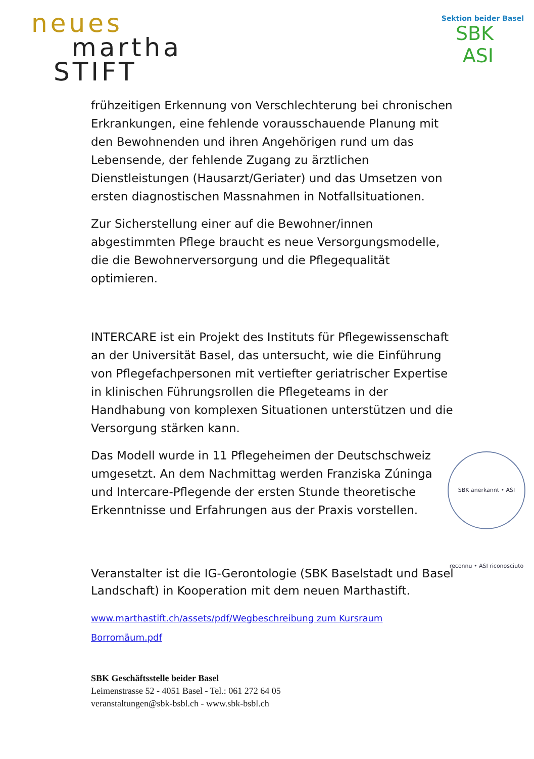neues
martha
STIFT
Sektion beider Basel
SBK
ASI
frühzeitigen Erkennung von Verschlechterung bei chronischen Erkrankungen, eine fehlende vorausschauende Planung mit den Bewohnenden und ihren Angehörigen rund um das Lebensende, der fehlende Zugang zu ärztlichen Dienstleistungen (Hausarzt/Geriater) und das Umsetzen von ersten diagnostischen Massnahmen in Notfallsituationen.
Zur Sicherstellung einer auf die Bewohner/innen abgestimmten Pflege braucht es neue Versorgungsmodelle, die die Bewohnerversorgung und die Pflegequalität optimieren.
INTERCARE ist ein Projekt des Instituts für Pflegewissenschaft an der Universität Basel, das untersucht, wie die Einführung von Pflegefachpersonen mit vertiefter geriatrischer Expertise in klinischen Führungsrollen die Pflegeteams in der Handhabung von komplexen Situationen unterstützen und die Versorgung stärken kann.
SBK anerkannt • ASI reconnu • ASI riconosciuto
Das Modell wurde in 11 Pflegeheimen der Deutschschweiz umgesetzt. An dem Nachmittag werden Franziska Zúninga und Intercare-Pflegende der ersten Stunde theoretische Erkenntnisse und Erfahrungen aus der Praxis vorstellen.
Veranstalter ist die IG-Gerontologie (SBK Baselstadt und Basel Landschaft) in Kooperation mit dem neuen Marthastift.
www.marthastift.ch/assets/pdf/Wegbeschreibung zum Kursraum Borromäum.pdf
SBK Geschäftsstelle beider Basel
Leimenstrasse 52 - 4051 Basel - Tel.: 061 272 64 05
veranstaltungen@sbk-bsbl.ch - www.sbk-bsbl.ch